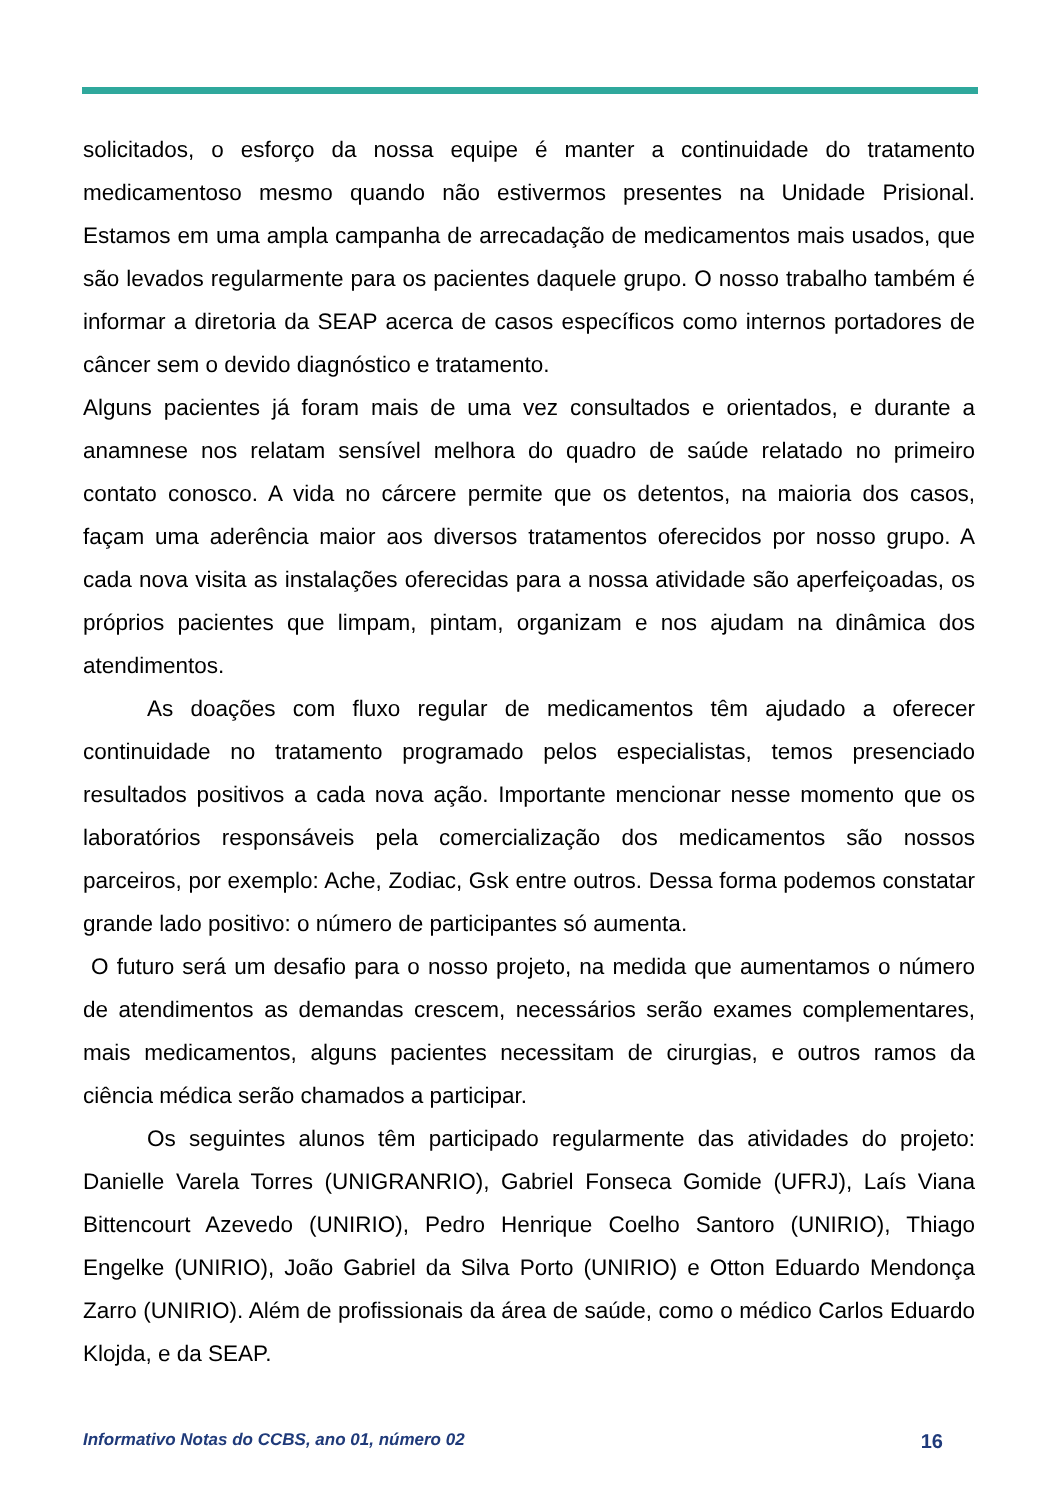solicitados, o esforço da nossa equipe é manter a continuidade do tratamento medicamentoso mesmo quando não estivermos presentes na Unidade Prisional. Estamos em uma ampla campanha de arrecadação de medicamentos mais usados, que são levados regularmente para os pacientes daquele grupo. O nosso trabalho também é informar a diretoria da SEAP acerca de casos específicos como internos portadores de câncer sem o devido diagnóstico e tratamento.
Alguns pacientes já foram mais de uma vez consultados e orientados, e durante a anamnese nos relatam sensível melhora do quadro de saúde relatado no primeiro contato conosco. A vida no cárcere permite que os detentos, na maioria dos casos, façam uma aderência maior aos diversos tratamentos oferecidos por nosso grupo. A cada nova visita as instalações oferecidas para a nossa atividade são aperfeiçoadas, os próprios pacientes que limpam, pintam, organizam e nos ajudam na dinâmica dos atendimentos.
As doações com fluxo regular de medicamentos têm ajudado a oferecer continuidade no tratamento programado pelos especialistas, temos presenciado resultados positivos a cada nova ação. Importante mencionar nesse momento que os laboratórios responsáveis pela comercialização dos medicamentos são nossos parceiros, por exemplo: Ache, Zodiac, Gsk entre outros. Dessa forma podemos constatar grande lado positivo: o número de participantes só aumenta.
O futuro será um desafio para o nosso projeto, na medida que aumentamos o número de atendimentos as demandas crescem, necessários serão exames complementares, mais medicamentos, alguns pacientes necessitam de cirurgias, e outros ramos da ciência médica serão chamados a participar.
Os seguintes alunos têm participado regularmente das atividades do projeto: Danielle Varela Torres (UNIGRANRIO), Gabriel Fonseca Gomide (UFRJ), Laís Viana Bittencourt Azevedo (UNIRIO), Pedro Henrique Coelho Santoro (UNIRIO), Thiago Engelke (UNIRIO), João Gabriel da Silva Porto (UNIRIO) e Otton Eduardo Mendonça Zarro (UNIRIO). Além de profissionais da área de saúde, como o médico Carlos Eduardo Klojda, e da SEAP.
Informativo Notas do CCBS, ano 01, número 02 16